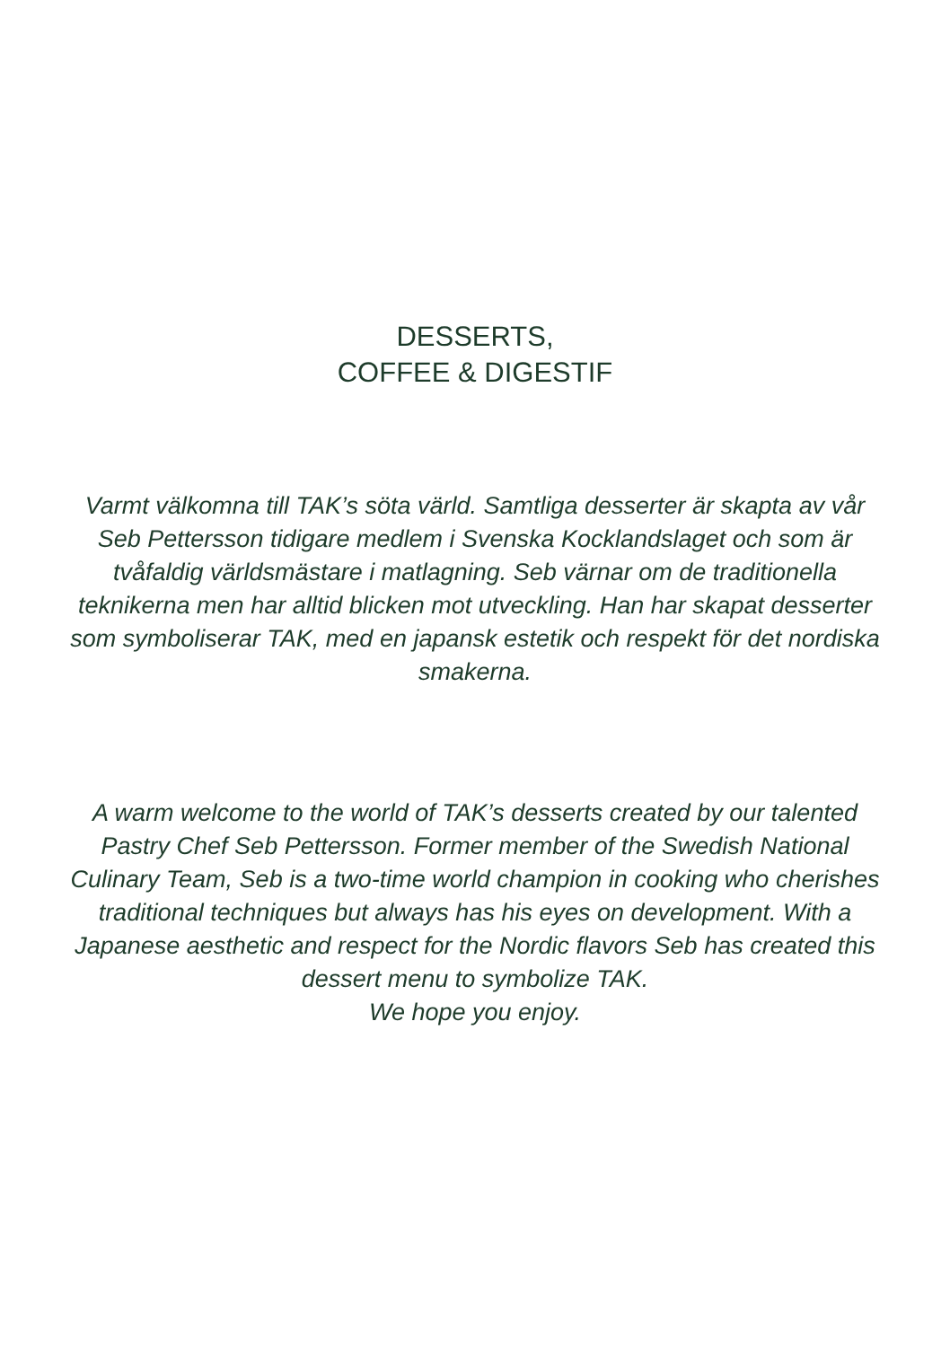DESSERTS,
COFFEE & DIGESTIF
Varmt välkomna till TAK’s söta värld. Samtliga desserter är skapta av vår Seb Pettersson tidigare medlem i Svenska Kocklandslaget och som är tvåfaldig världsmästare i matlagning. Seb värnar om de traditionella teknikerna men har alltid blicken mot utveckling. Han har skapat desserter som symboliserar TAK, med en japansk estetik och respekt för det nordiska smakerna.
A warm welcome to the world of TAK’s desserts created by our talented Pastry Chef Seb Pettersson. Former member of the Swedish National Culinary Team, Seb is a two-time world champion in cooking who cherishes traditional techniques but always has his eyes on development. With a Japanese aesthetic and respect for the Nordic flavors Seb has created this dessert menu to symbolize TAK.
We hope you enjoy.